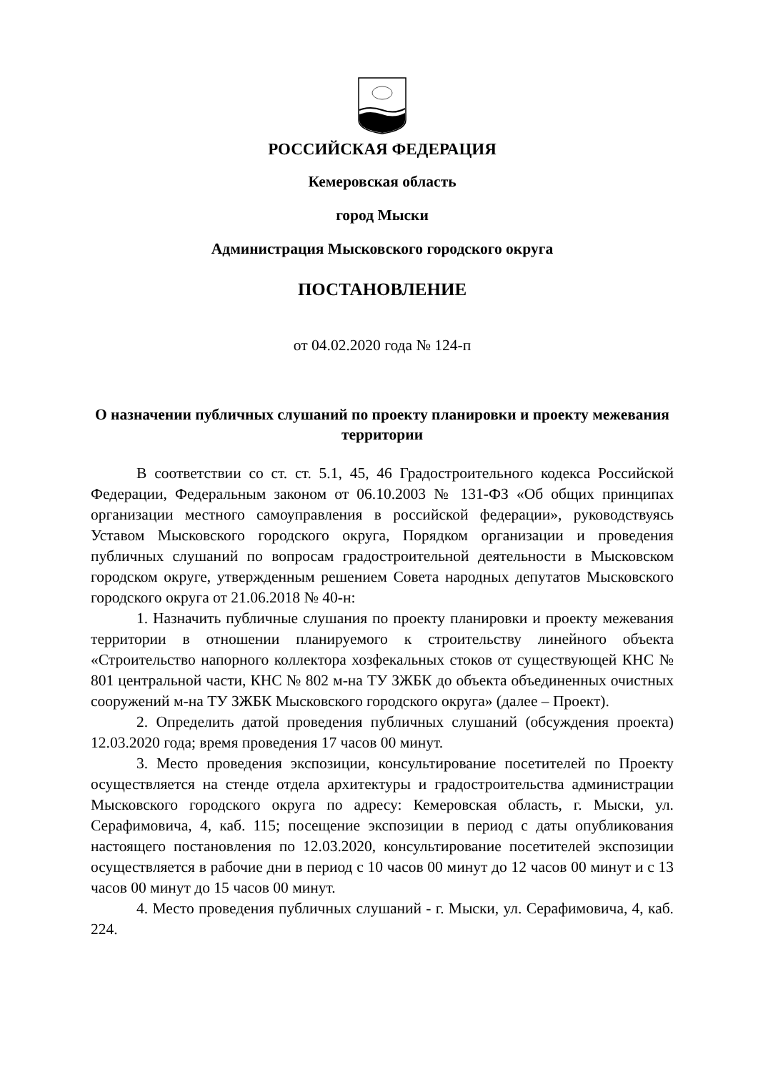РОССИЙСКАЯ ФЕДЕРАЦИЯ
Кемеровская область
город Мыски
Администрация Мысковского городского округа
ПОСТАНОВЛЕНИЕ
от 04.02.2020 года № 124-п
О назначении публичных слушаний по проекту планировки и проекту межевания территории
В соответствии со ст. ст. 5.1, 45, 46 Градостроительного кодекса Российской Федерации, Федеральным законом от 06.10.2003 № 131-ФЗ «Об общих принципах организации местного самоуправления в российской федерации», руководствуясь Уставом Мысковского городского округа, Порядком организации и проведения публичных слушаний по вопросам градостроительной деятельности в Мысковском городском округе, утвержденным решением Совета народных депутатов Мысковского городского округа от 21.06.2018 № 40-н:
1. Назначить публичные слушания по проекту планировки и проекту межевания территории в отношении планируемого к строительству линейного объекта «Строительство напорного коллектора хозфекальных стоков от существующей КНС № 801 центральной части, КНС № 802 м-на ТУ ЗЖБК до объекта объединенных очистных сооружений м-на ТУ ЗЖБК Мысковского городского округа» (далее – Проект).
2. Определить датой проведения публичных слушаний (обсуждения проекта) 12.03.2020 года; время проведения 17 часов 00 минут.
3. Место проведения экспозиции, консультирование посетителей по Проекту осуществляется на стенде отдела архитектуры и градостроительства администрации Мысковского городского округа по адресу: Кемеровская область, г. Мыски, ул. Серафимовича, 4, каб. 115; посещение экспозиции в период с даты опубликования настоящего постановления по 12.03.2020, консультирование посетителей экспозиции осуществляется в рабочие дни в период с 10 часов 00 минут до 12 часов 00 минут и с 13 часов 00 минут до 15 часов 00 минут.
4. Место проведения публичных слушаний - г. Мыски, ул. Серафимовича, 4, каб. 224.